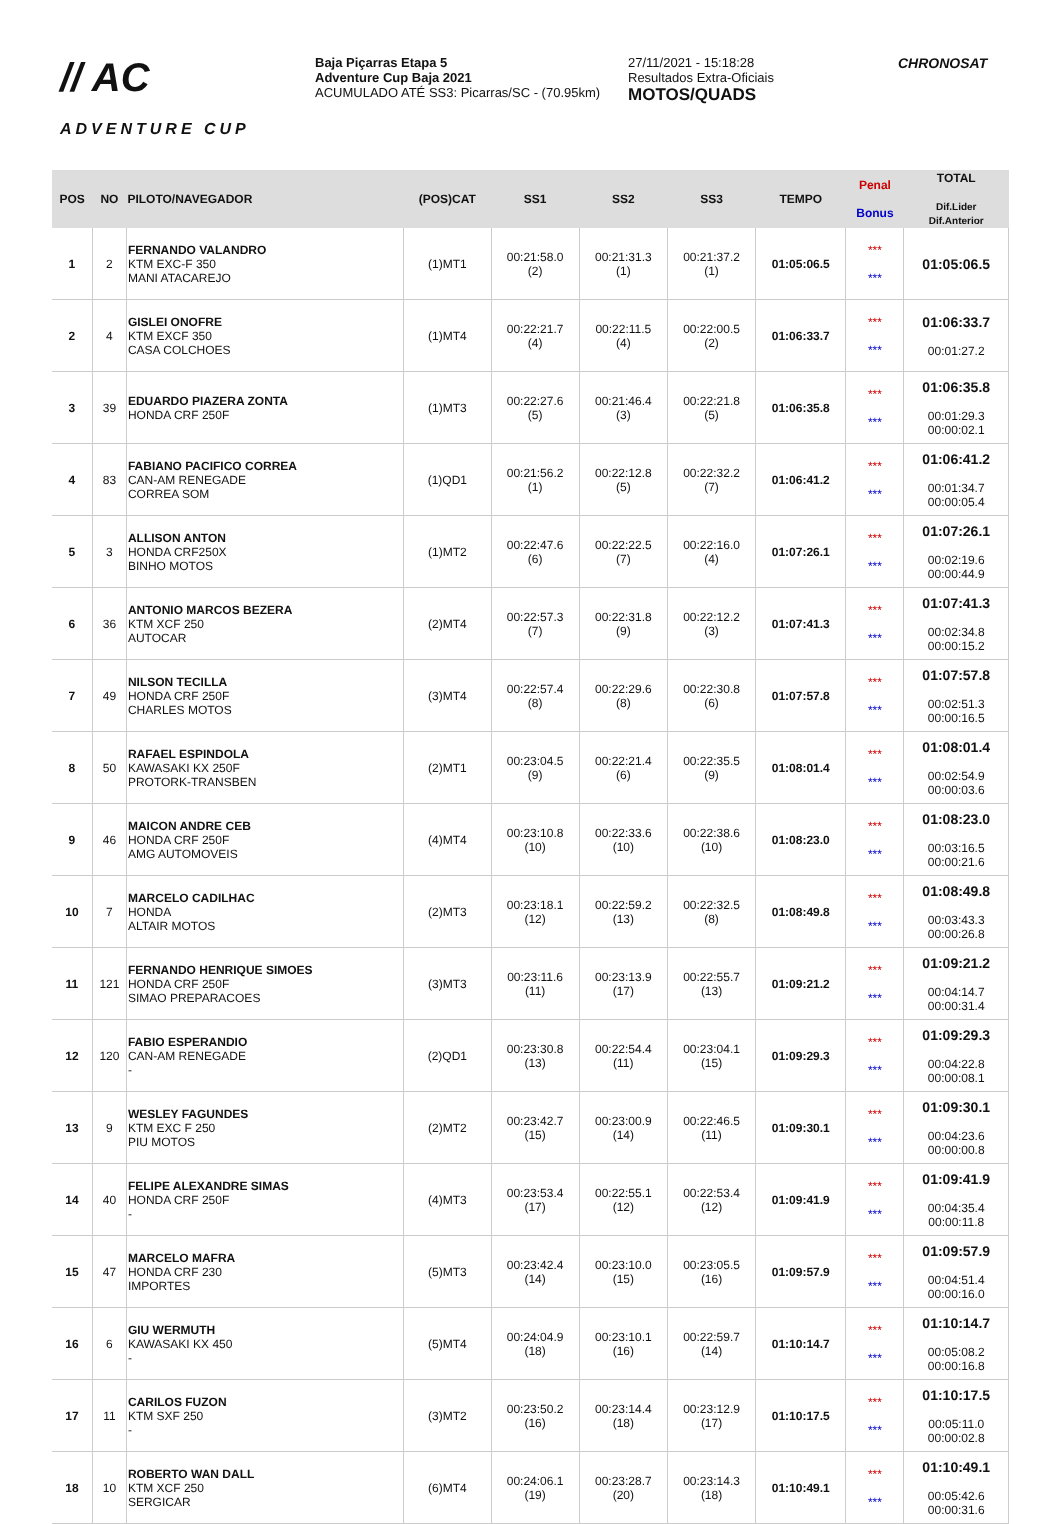// AC
ADVENTURE CUP
Baja Piçarras Etapa 5
Adventure Cup Baja 2021
ACUMULADO ATÉ SS3: Picarras/SC - (70.95km)
27/11/2021 - 15:18:28
Resultados Extra-Oficiais
MOTOS/QUADS
CHRONOSAT
| POS | NO | PILOTO/NAVEGADOR | (POS)CAT | SS1 | SS2 | SS3 | TEMPO | Penal Bonus | TOTAL Dif.Lider Dif.Anterior |
| --- | --- | --- | --- | --- | --- | --- | --- | --- | --- |
| 1 | 2 | FERNANDO VALANDRO KTM EXC-F 350 MANI ATACAREJO | (1)MT1 | 00:21:58.0 (2) | 00:21:31.3 (1) | 00:21:37.2 (1) | 01:05:06.5 | *** *** | 01:05:06.5 |
| 2 | 4 | GISLEI ONOFRE KTM EXCF 350 CASA COLCHOES | (1)MT4 | 00:22:21.7 (4) | 00:22:11.5 (4) | 00:22:00.5 (2) | 01:06:33.7 | *** *** | 01:06:33.7 00:01:27.2 |
| 3 | 39 | EDUARDO PIAZERA ZONTA HONDA CRF 250F | (1)MT3 | 00:22:27.6 (5) | 00:21:46.4 (3) | 00:22:21.8 (5) | 01:06:35.8 | *** *** | 01:06:35.8 00:01:29.3 00:00:02.1 |
| 4 | 83 | FABIANO PACIFICO CORREA CAN-AM RENEGADE CORREA SOM | (1)QD1 | 00:21:56.2 (1) | 00:22:12.8 (5) | 00:22:32.2 (7) | 01:06:41.2 | *** *** | 01:06:41.2 00:01:34.7 00:00:05.4 |
| 5 | 3 | ALLISON ANTON HONDA CRF250X BINHO MOTOS | (1)MT2 | 00:22:47.6 (6) | 00:22:22.5 (7) | 00:22:16.0 (4) | 01:07:26.1 | *** *** | 01:07:26.1 00:02:19.6 00:00:44.9 |
| 6 | 36 | ANTONIO MARCOS BEZERA KTM XCF 250 AUTOCAR | (2)MT4 | 00:22:57.3 (7) | 00:22:31.8 (9) | 00:22:12.2 (3) | 01:07:41.3 | *** *** | 01:07:41.3 00:02:34.8 00:00:15.2 |
| 7 | 49 | NILSON TECILLA HONDA CRF 250F CHARLES MOTOS | (3)MT4 | 00:22:57.4 (8) | 00:22:29.6 (8) | 00:22:30.8 (6) | 01:07:57.8 | *** *** | 01:07:57.8 00:02:51.3 00:00:16.5 |
| 8 | 50 | RAFAEL ESPINDOLA KAWASAKI KX 250F PROTORK-TRANSBEN | (2)MT1 | 00:23:04.5 (9) | 00:22:21.4 (6) | 00:22:35.5 (9) | 01:08:01.4 | *** *** | 01:08:01.4 00:02:54.9 00:00:03.6 |
| 9 | 46 | MAICON ANDRE CEB HONDA CRF 250F AMG AUTOMOVEIS | (4)MT4 | 00:23:10.8 (10) | 00:22:33.6 (10) | 00:22:38.6 (10) | 01:08:23.0 | *** *** | 01:08:23.0 00:03:16.5 00:00:21.6 |
| 10 | 7 | MARCELO CADILHAC HONDA ALTAIR MOTOS | (2)MT3 | 00:23:18.1 (12) | 00:22:59.2 (13) | 00:22:32.5 (8) | 01:08:49.8 | *** *** | 01:08:49.8 00:03:43.3 00:00:26.8 |
| 11 | 121 | FERNANDO HENRIQUE SIMOES HONDA CRF 250F SIMAO PREPARACOES | (3)MT3 | 00:23:11.6 (11) | 00:23:13.9 (17) | 00:22:55.7 (13) | 01:09:21.2 | *** *** | 01:09:21.2 00:04:14.7 00:00:31.4 |
| 12 | 120 | FABIO ESPERANDIO CAN-AM RENEGADE - | (2)QD1 | 00:23:30.8 (13) | 00:22:54.4 (11) | 00:23:04.1 (15) | 01:09:29.3 | *** *** | 01:09:29.3 00:04:22.8 00:00:08.1 |
| 13 | 9 | WESLEY FAGUNDES KTM EXC F 250 PIU MOTOS | (2)MT2 | 00:23:42.7 (15) | 00:23:00.9 (14) | 00:22:46.5 (11) | 01:09:30.1 | *** *** | 01:09:30.1 00:04:23.6 00:00:00.8 |
| 14 | 40 | FELIPE ALEXANDRE SIMAS HONDA CRF 250F - | (4)MT3 | 00:23:53.4 (17) | 00:22:55.1 (12) | 00:22:53.4 (12) | 01:09:41.9 | *** *** | 01:09:41.9 00:04:35.4 00:00:11.8 |
| 15 | 47 | MARCELO MAFRA HONDA CRF 230 IMPORTES | (5)MT3 | 00:23:42.4 (14) | 00:23:10.0 (15) | 00:23:05.5 (16) | 01:09:57.9 | *** *** | 01:09:57.9 00:04:51.4 00:00:16.0 |
| 16 | 6 | GIU WERMUTH KAWASAKI KX 450 - | (5)MT4 | 00:24:04.9 (18) | 00:23:10.1 (16) | 00:22:59.7 (14) | 01:10:14.7 | *** *** | 01:10:14.7 00:05:08.2 00:00:16.8 |
| 17 | 11 | CARILOS FUZON KTM SXF 250 - | (3)MT2 | 00:23:50.2 (16) | 00:23:14.4 (18) | 00:23:12.9 (17) | 01:10:17.5 | *** *** | 01:10:17.5 00:05:11.0 00:00:02.8 |
| 18 | 10 | ROBERTO WAN DALL KTM XCF 250 SERGICAR | (6)MT4 | 00:24:06.1 (19) | 00:23:28.7 (20) | 00:23:14.3 (18) | 01:10:49.1 | *** *** | 01:10:49.1 00:05:42.6 00:00:31.6 |